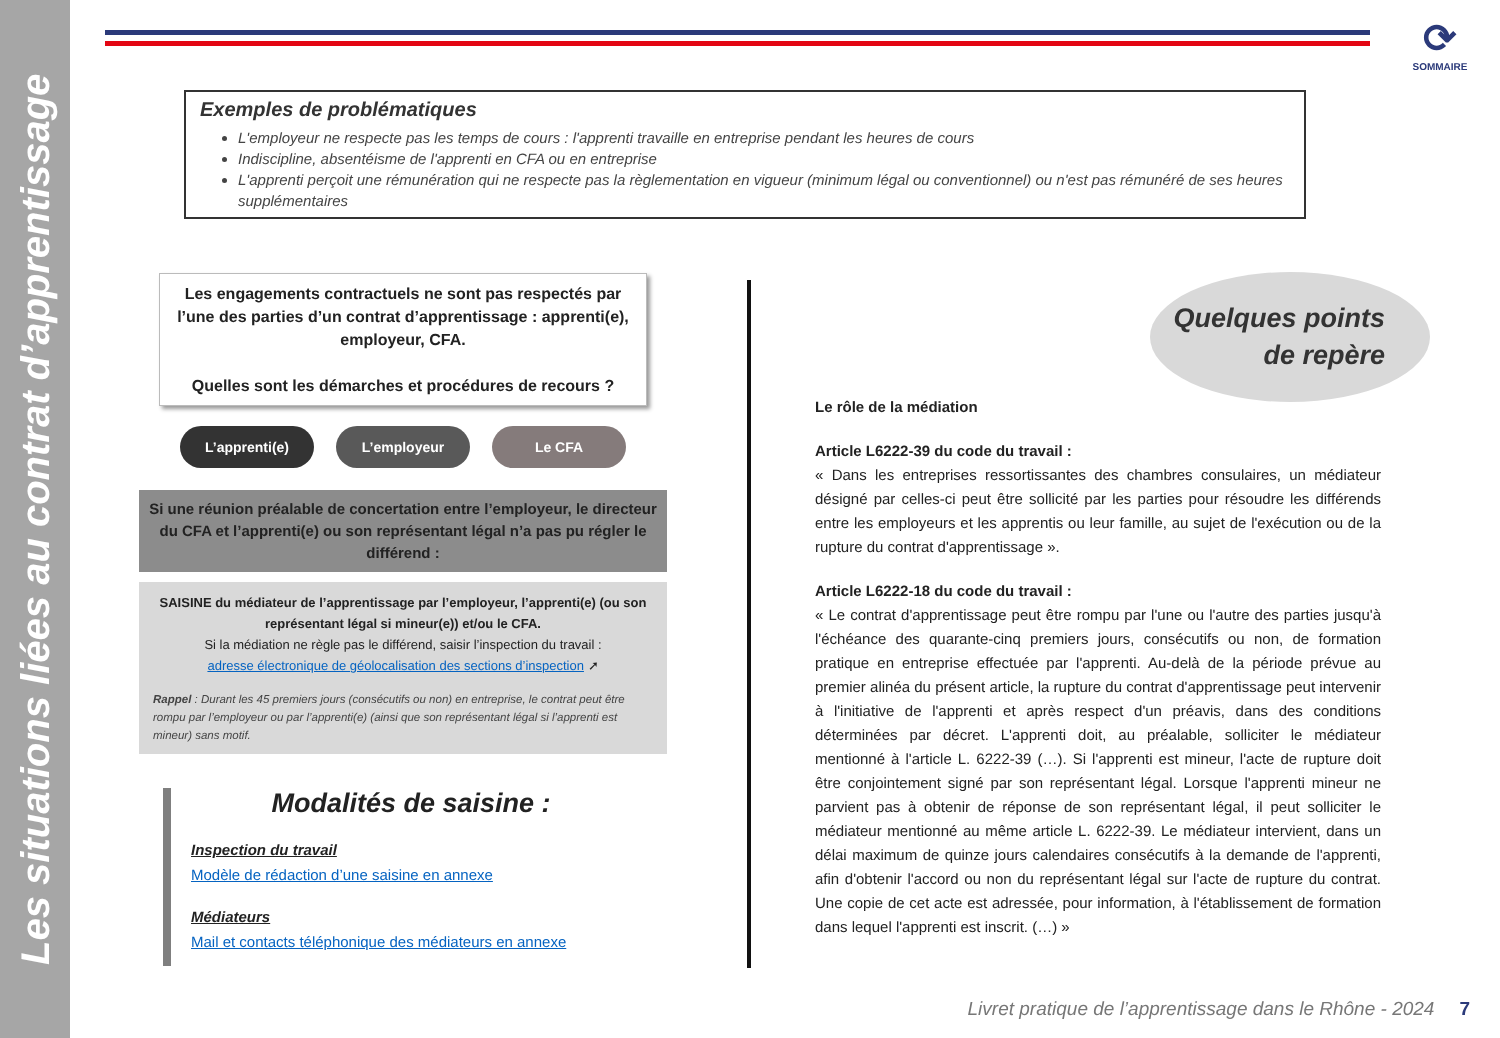Les situations liées au contrat d’apprentissage
⟳
SOMMAIRE
Exemples de problématiques
L'employeur ne respecte pas les temps de cours : l'apprenti travaille en entreprise pendant les heures de cours
Indiscipline, absentéisme de l'apprenti en CFA ou en entreprise
L'apprenti perçoit une rémunération qui ne respecte pas la règlementation en vigueur (minimum légal ou conventionnel) ou n'est pas rémunéré de ses heures supplémentaires
Les engagements contractuels ne sont pas respectés par l’une des parties d’un contrat d’apprentissage : apprenti(e), employeur, CFA.
Quelles sont les démarches et procédures de recours ?
L’apprenti(e) L’employeur Le CFA
Si une réunion préalable de concertation entre l’employeur, le directeur du CFA et l’apprenti(e) ou son représentant légal n’a pas pu régler le différend :
SAISINE du médiateur de l’apprentissage par l’employeur, l’apprenti(e) (ou son représentant légal si mineur(e)) et/ou le CFA.
Si la médiation ne règle pas le différend, saisir l’inspection du travail :
adresse électronique de géolocalisation des sections d’inspection ➚
Rappel : Durant les 45 premiers jours (consécutifs ou non) en entreprise, le contrat peut être rompu par l’employeur ou par l’apprenti(e) (ainsi que son représentant légal si l’apprenti est mineur) sans motif.
Modalités de saisine :
Inspection du travail
Modèle de rédaction d’une saisine en annexe
Médiateurs
Mail et contacts téléphonique des médiateurs en annexe
Quelques points
de repère
Le rôle de la médiation
Article L6222-39 du code du travail :
« Dans les entreprises ressortissantes des chambres consulaires, un médiateur désigné par celles-ci peut être sollicité par les parties pour résoudre les différends entre les employeurs et les apprentis ou leur famille, au sujet de l'exécution ou de la rupture du contrat d'apprentissage ».
Article L6222-18 du code du travail :
« Le contrat d'apprentissage peut être rompu par l'une ou l'autre des parties jusqu'à l'échéance des quarante-cinq premiers jours, consécutifs ou non, de formation pratique en entreprise effectuée par l'apprenti. Au-delà de la période prévue au premier alinéa du présent article, la rupture du contrat d'apprentissage peut intervenir à l'initiative de l'apprenti et après respect d'un préavis, dans des conditions déterminées par décret. L'apprenti doit, au préalable, solliciter le médiateur mentionné à l'article L. 6222-39 (…). Si l'apprenti est mineur, l'acte de rupture doit être conjointement signé par son représentant légal. Lorsque l'apprenti mineur ne parvient pas à obtenir de réponse de son représentant légal, il peut solliciter le médiateur mentionné au même article L. 6222-39. Le médiateur intervient, dans un délai maximum de quinze jours calendaires consécutifs à la demande de l'apprenti, afin d'obtenir l'accord ou non du représentant légal sur l'acte de rupture du contrat. Une copie de cet acte est adressée, pour information, à l'établissement de formation dans lequel l'apprenti est inscrit. (…) »
Livret pratique de l’apprentissage dans le Rhône - 2024 7